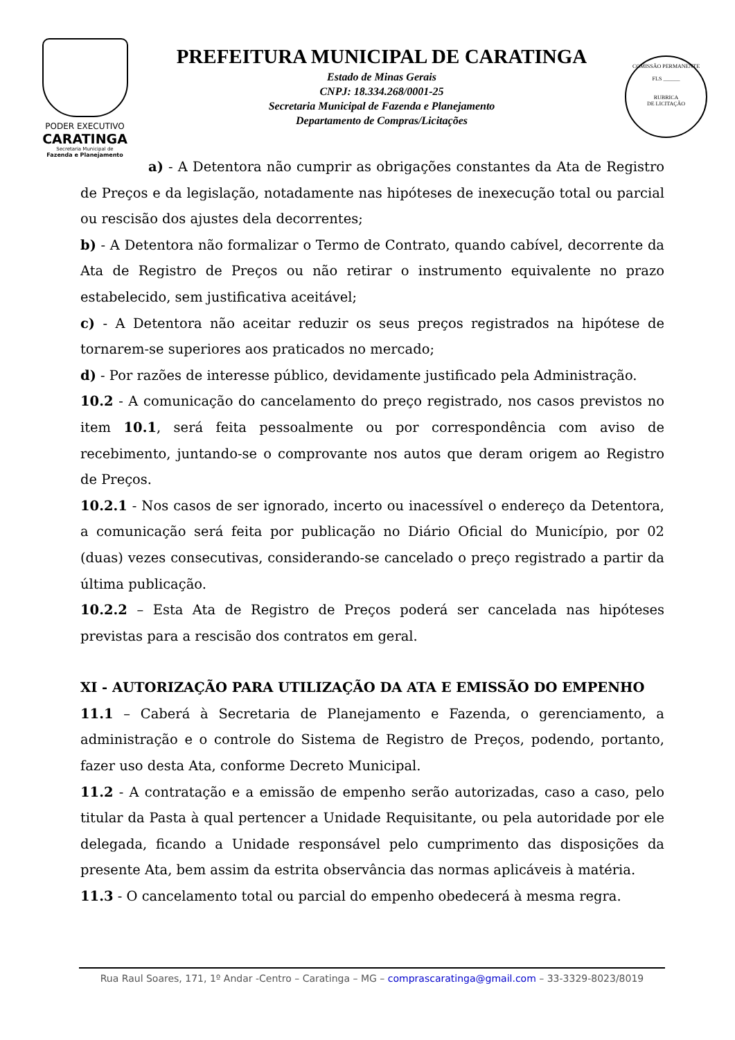PODER EXECUTIVO
CARATINGA
Secretaria Municipal de
Fazenda e Planejamento
PREFEITURA MUNICIPAL DE CARATINGA
Estado de Minas Gerais
CNPJ: 18.334.268/0001-25
Secretaria Municipal de Fazenda e Planejamento
Departamento de Compras/Licitações
COMISSÃO PERMANENTE
FLS ______
RUBRICA
DE LICITAÇÃO
a) - A Detentora não cumprir as obrigações constantes da Ata de Registro de Preços e da legislação, notadamente nas hipóteses de inexecução total ou parcial ou rescisão dos ajustes dela decorrentes;
b) - A Detentora não formalizar o Termo de Contrato, quando cabível, decorrente da Ata de Registro de Preços ou não retirar o instrumento equivalente no prazo estabelecido, sem justificativa aceitável;
c) - A Detentora não aceitar reduzir os seus preços registrados na hipótese de tornarem-se superiores aos praticados no mercado;
d) - Por razões de interesse público, devidamente justificado pela Administração.
10.2 - A comunicação do cancelamento do preço registrado, nos casos previstos no item 10.1, será feita pessoalmente ou por correspondência com aviso de recebimento, juntando-se o comprovante nos autos que deram origem ao Registro de Preços.
10.2.1 - Nos casos de ser ignorado, incerto ou inacessível o endereço da Detentora, a comunicação será feita por publicação no Diário Oficial do Município, por 02 (duas) vezes consecutivas, considerando-se cancelado o preço registrado a partir da última publicação.
10.2.2 – Esta Ata de Registro de Preços poderá ser cancelada nas hipóteses previstas para a rescisão dos contratos em geral.
XI - AUTORIZAÇÃO PARA UTILIZAÇÃO DA ATA E EMISSÃO DO EMPENHO
11.1 – Caberá à Secretaria de Planejamento e Fazenda, o gerenciamento, a administração e o controle do Sistema de Registro de Preços, podendo, portanto, fazer uso desta Ata, conforme Decreto Municipal.
11.2 - A contratação e a emissão de empenho serão autorizadas, caso a caso, pelo titular da Pasta à qual pertencer a Unidade Requisitante, ou pela autoridade por ele delegada, ficando a Unidade responsável pelo cumprimento das disposições da presente Ata, bem assim da estrita observância das normas aplicáveis à matéria.
11.3 - O cancelamento total ou parcial do empenho obedecerá à mesma regra.
Rua Raul Soares, 171, 1º Andar -Centro – Caratinga – MG – comprascaratinga@gmail.com – 33-3329-8023/8019